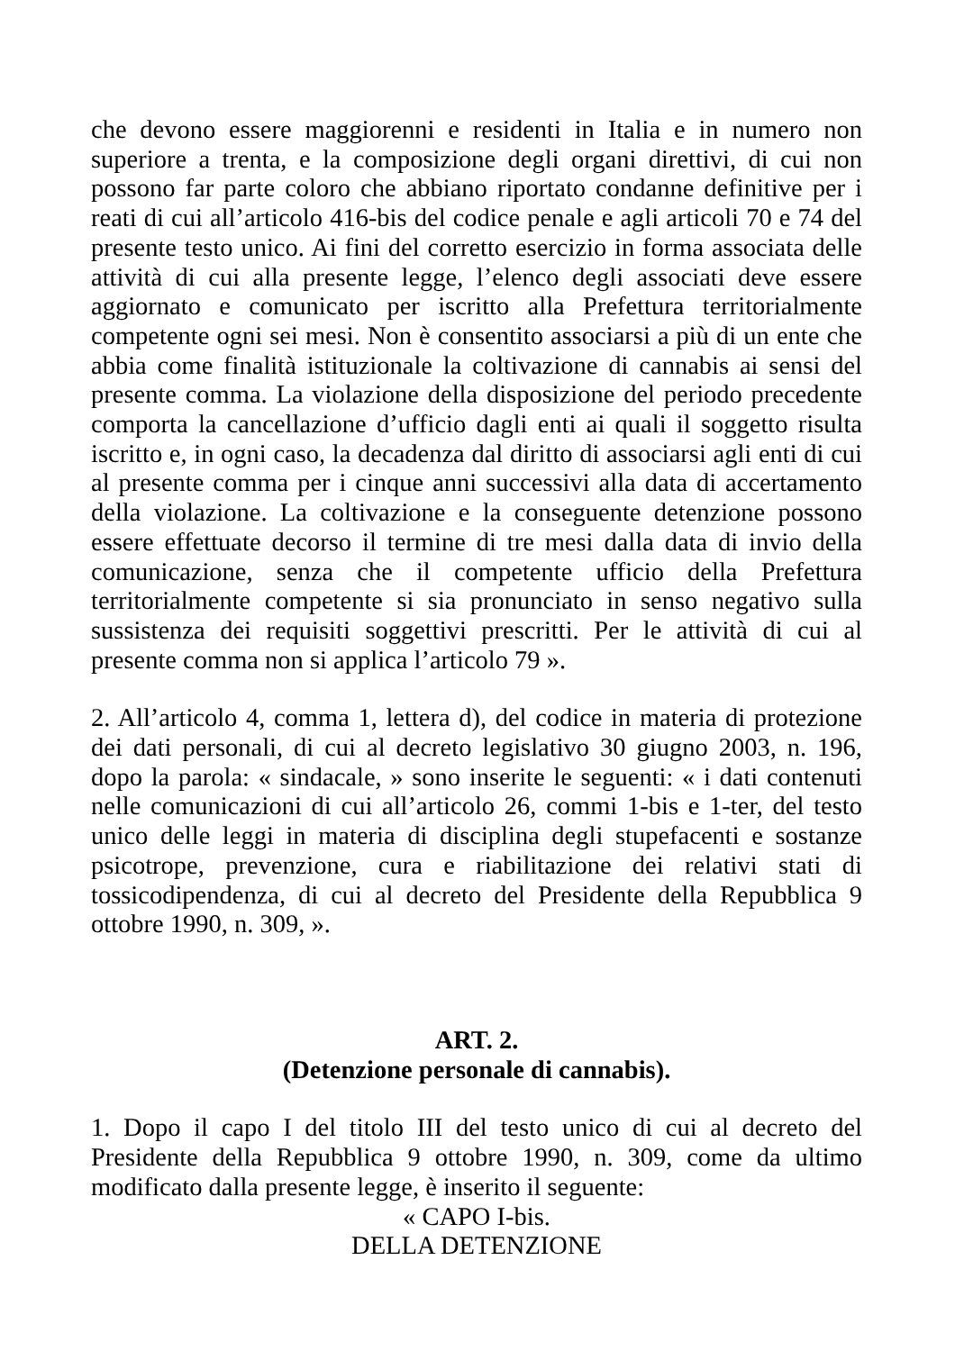che devono essere maggiorenni e residenti in Italia e in numero non superiore a trenta, e la composizione degli organi direttivi, di cui non possono far parte coloro che abbiano riportato condanne definitive per i reati di cui all’articolo 416-bis del codice penale e agli articoli 70 e 74 del presente testo unico. Ai fini del corretto esercizio in forma associata delle attività di cui alla presente legge, l’elenco degli associati deve essere aggiornato e comunicato per iscritto alla Prefettura territorialmente competente ogni sei mesi. Non è consentito associarsi a più di un ente che abbia come finalità istituzionale la coltivazione di cannabis ai sensi del presente comma. La violazione della disposizione del periodo precedente comporta la cancellazione d’ufficio dagli enti ai quali il soggetto risulta iscritto e, in ogni caso, la decadenza dal diritto di associarsi agli enti di cui al presente comma per i cinque anni successivi alla data di accertamento della violazione. La coltivazione e la conseguente detenzione possono essere effettuate decorso il termine di tre mesi dalla data di invio della comunicazione, senza che il competente ufficio della Prefettura territorialmente competente si sia pronunciato in senso negativo sulla sussistenza dei requisiti soggettivi prescritti. Per le attività di cui al presente comma non si applica l’articolo 79 ».
2. All’articolo 4, comma 1, lettera d), del codice in materia di protezione dei dati personali, di cui al decreto legislativo 30 giugno 2003, n. 196, dopo la parola: « sindacale, » sono inserite le seguenti: « i dati contenuti nelle comunicazioni di cui all’articolo 26, commi 1-bis e 1-ter, del testo unico delle leggi in materia di disciplina degli stupefacenti e sostanze psicotrope, prevenzione, cura e riabilitazione dei relativi stati di tossicodipendenza, di cui al decreto del Presidente della Repubblica 9 ottobre 1990, n. 309, ».
ART. 2.
(Detenzione personale di cannabis).
1. Dopo il capo I del titolo III del testo unico di cui al decreto del Presidente della Repubblica 9 ottobre 1990, n. 309, come da ultimo modificato dalla presente legge, è inserito il seguente:
« CAPO I-bis.
DELLA DETENZIONE